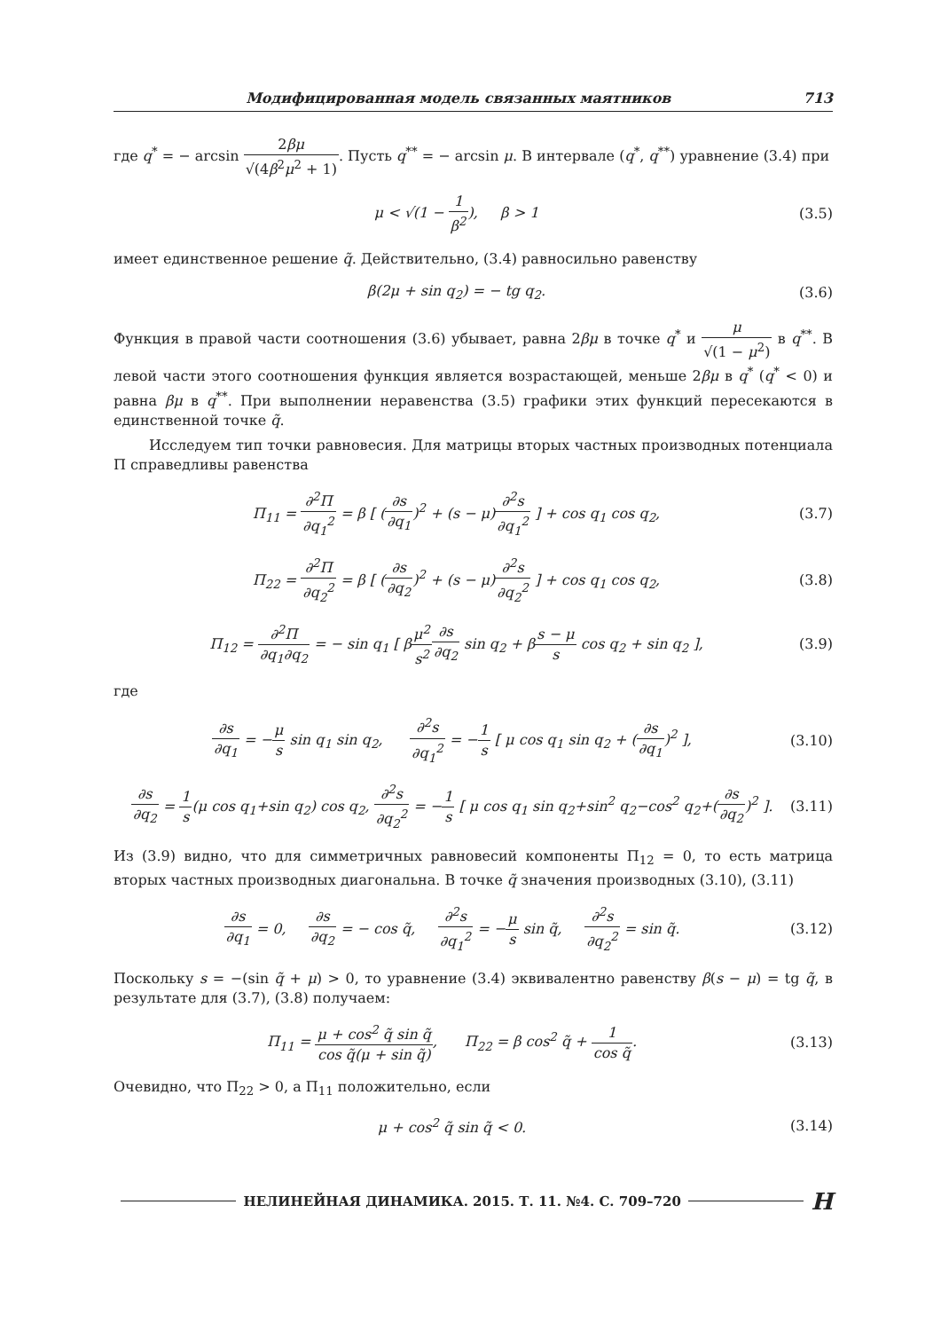Модифицированная модель связанных маятников 713
где q<sup>*</sup> = − arcsin 2βμ √(4β<sup>2</sup>μ<sup>2</sup> + 1). Пусть q<sup>**</sup> = − arcsin μ. В интервале (q<sup>*</sup>, q<sup>**</sup>) уравнение (3.4) при
μ < √(1 − 1 β<sup>2</sup>), β > 1 (3.5)
имеет единственное решение q̃. Действительно, (3.4) равносильно равенству
β(2μ + sin q<sub>2</sub>) = − tg q<sub>2</sub>. (3.6)
Функция в правой части соотношения (3.6) убывает, равна 2βμ в точке q<sup>*</sup> и μ √(1 − μ<sup>2</sup>) в q<sup>**</sup>. В левой части этого соотношения функция является возрастающей, меньше 2βμ в q<sup>*</sup> (q<sup>*</sup> < 0) и равна βμ в q<sup>**</sup>. При выполнении неравенства (3.5) графики этих функций пересекаются в единственной точке q̃.
Исследуем тип точки равновесия. Для матрицы вторых частных производных потенциала Π справедливы равенства
Π<sub>11</sub> = ∂<sup>2</sup>Π ∂q<sub>1</sub><sup>2</sup> = β [ (∂s ∂q<sub>1</sub>)<sup>2</sup> + (s − μ)∂<sup>2</sup>s ∂q<sub>1</sub><sup>2</sup> ] + cos q<sub>1</sub> cos q<sub>2</sub>, (3.7)
Π<sub>22</sub> = ∂<sup>2</sup>Π ∂q<sub>2</sub><sup>2</sup> = β [ (∂s ∂q<sub>2</sub>)<sup>2</sup> + (s − μ)∂<sup>2</sup>s ∂q<sub>2</sub><sup>2</sup> ] + cos q<sub>1</sub> cos q<sub>2</sub>, (3.8)
Π<sub>12</sub> = ∂<sup>2</sup>Π ∂q<sub>1</sub>∂q<sub>2</sub> = − sin q<sub>1</sub> [ βμ<sup>2</sup> s<sup>2</sup>∂s ∂q<sub>2</sub> sin q<sub>2</sub> + βs − μ s cos q<sub>2</sub> + sin q<sub>2</sub> ], (3.9)
где
∂s ∂q<sub>1</sub> = −μ s sin q<sub>1</sub> sin q<sub>2</sub>, ∂<sup>2</sup>s ∂q<sub>1</sub><sup>2</sup> = −1 s [ μ cos q<sub>1</sub> sin q<sub>2</sub> + (∂s ∂q<sub>1</sub>)<sup>2</sup> ], (3.10)
∂s ∂q<sub>2</sub> = 1 s(μ cos q<sub>1</sub>+sin q<sub>2</sub>) cos q<sub>2</sub>, ∂<sup>2</sup>s ∂q<sub>2</sub><sup>2</sup> = −1 s [ μ cos q<sub>1</sub> sin q<sub>2</sub>+sin<sup>2</sup> q<sub>2</sub>−cos<sup>2</sup> q<sub>2</sub>+(∂s ∂q<sub>2</sub>)<sup>2</sup> ]. (3.11)
Из (3.9) видно, что для симметричных равновесий компоненты Π<sub>12</sub> = 0, то есть матрица вторых частных производных диагональна. В точке q̃ значения производных (3.10), (3.11)
∂s ∂q<sub>1</sub> = 0, ∂s ∂q<sub>2</sub> = − cos q̃, ∂<sup>2</sup>s ∂q<sub>1</sub><sup>2</sup> = −μ s sin q̃, ∂<sup>2</sup>s ∂q<sub>2</sub><sup>2</sup> = sin q̃. (3.12)
Поскольку s = −(sin q̃ + μ) > 0, то уравнение (3.4) эквивалентно равенству β(s − μ) = tg q̃, в результате для (3.7), (3.8) получаем:
Π<sub>11</sub> = μ + cos<sup>2</sup> q̃ sin q̃ cos q̃(μ + sin q̃), Π<sub>22</sub> = β cos<sup>2</sup> q̃ + 1 cos q̃. (3.13)
Очевидно, что Π<sub>22</sub> > 0, а Π<sub>11</sub> положительно, если
μ + cos<sup>2</sup> q̃ sin q̃ < 0. (3.14)
НЕЛИНЕЙНАЯ ДИНАМИКА. 2015. Т. 11. №4. С. 709–720 Н